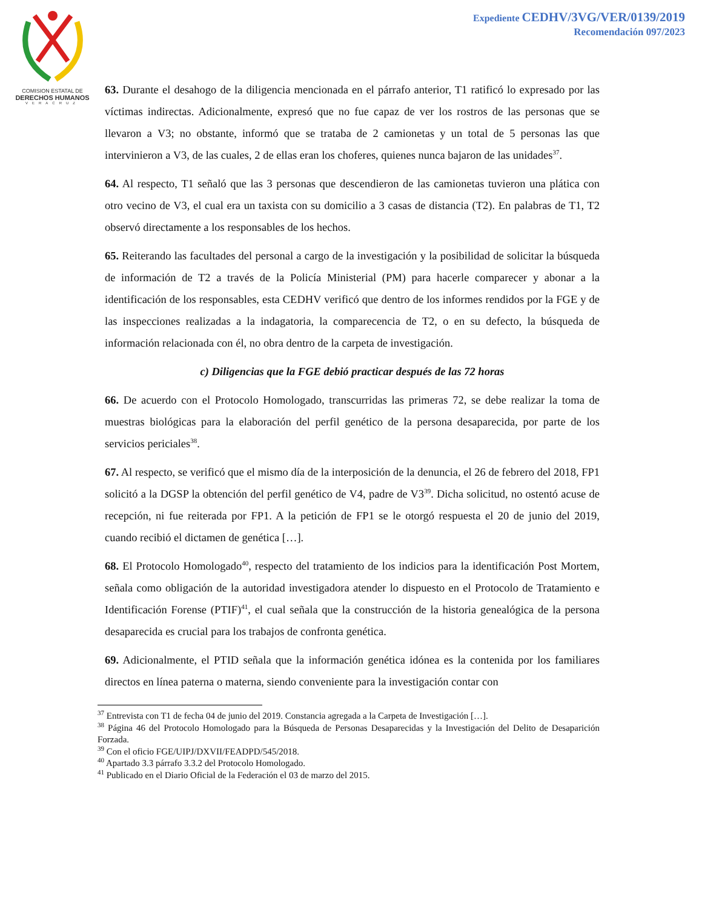Expediente CEDHV/3VG/VER/0139/2019
Recomendación 097/2023
COMISION ESTATAL DE
DERECHOS HUMANOS
VERACRUZ
63. Durante el desahogo de la diligencia mencionada en el párrafo anterior, T1 ratificó lo expresado por las víctimas indirectas. Adicionalmente, expresó que no fue capaz de ver los rostros de las personas que se llevaron a V3; no obstante, informó que se trataba de 2 camionetas y un total de 5 personas las que intervinieron a V3, de las cuales, 2 de ellas eran los choferes, quienes nunca bajaron de las unidades<sup>37</sup>.
64. Al respecto, T1 señaló que las 3 personas que descendieron de las camionetas tuvieron una plática con otro vecino de V3, el cual era un taxista con su domicilio a 3 casas de distancia (T2). En palabras de T1, T2 observó directamente a los responsables de los hechos.
65. Reiterando las facultades del personal a cargo de la investigación y la posibilidad de solicitar la búsqueda de información de T2 a través de la Policía Ministerial (PM) para hacerle comparecer y abonar a la identificación de los responsables, esta CEDHV verificó que dentro de los informes rendidos por la FGE y de las inspecciones realizadas a la indagatoria, la comparecencia de T2, o en su defecto, la búsqueda de información relacionada con él, no obra dentro de la carpeta de investigación.
c) Diligencias que la FGE debió practicar después de las 72 horas
66. De acuerdo con el Protocolo Homologado, transcurridas las primeras 72, se debe realizar la toma de muestras biológicas para la elaboración del perfil genético de la persona desaparecida, por parte de los servicios periciales<sup>38</sup>.
67. Al respecto, se verificó que el mismo día de la interposición de la denuncia, el 26 de febrero del 2018, FP1 solicitó a la DGSP la obtención del perfil genético de V4, padre de V3<sup>39</sup>. Dicha solicitud, no ostentó acuse de recepción, ni fue reiterada por FP1. A la petición de FP1 se le otorgó respuesta el 20 de junio del 2019, cuando recibió el dictamen de genética […].
68. El Protocolo Homologado<sup>40</sup>, respecto del tratamiento de los indicios para la identificación Post Mortem, señala como obligación de la autoridad investigadora atender lo dispuesto en el Protocolo de Tratamiento e Identificación Forense (PTIF)<sup>41</sup>, el cual señala que la construcción de la historia genealógica de la persona desaparecida es crucial para los trabajos de confronta genética.
69. Adicionalmente, el PTID señala que la información genética idónea es la contenida por los familiares directos en línea paterna o materna, siendo conveniente para la investigación contar con
<sup>37</sup> Entrevista con T1 de fecha 04 de junio del 2019. Constancia agregada a la Carpeta de Investigación […].
<sup>38</sup> Página 46 del Protocolo Homologado para la Búsqueda de Personas Desaparecidas y la Investigación del Delito de Desaparición Forzada.
<sup>39</sup> Con el oficio FGE/UIPJ/DXVII/FEADPD/545/2018.
<sup>40</sup> Apartado 3.3 párrafo 3.3.2 del Protocolo Homologado.
<sup>41</sup> Publicado en el Diario Oficial de la Federación el 03 de marzo del 2015.